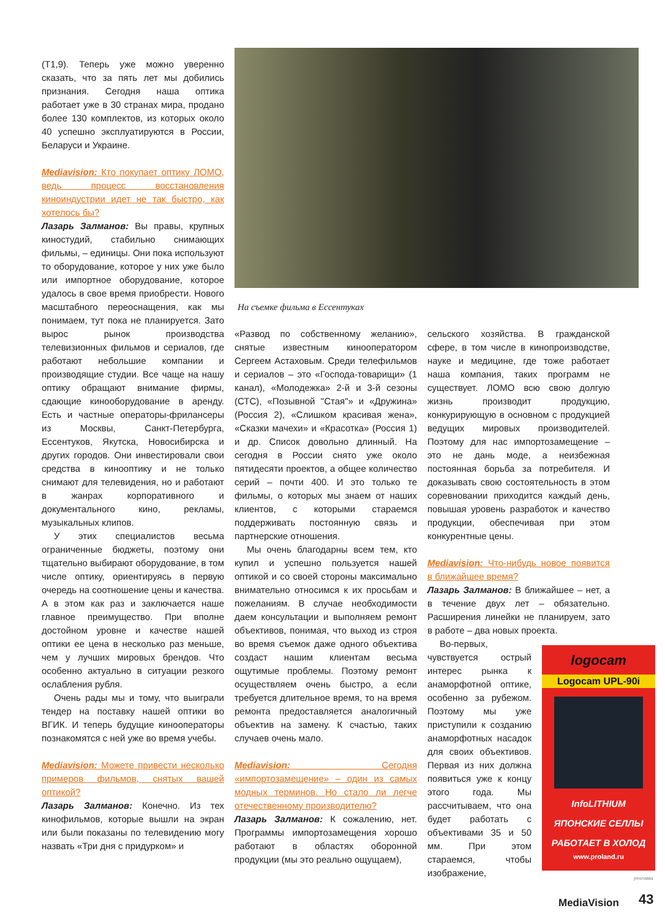(Т1,9). Теперь уже можно уверенно сказать, что за пять лет мы добились признания. Сегодня наша оптика работает уже в 30 странах мира, продано более 130 комплектов, из которых около 40 успешно эксплуатируются в России, Беларуси и Украине.
Mediavision: Кто покупает оптику ЛОМО, ведь процесс восстановления киноиндустрии идет не так быстро, как хотелось бы?
Лазарь Залманов: Вы правы, крупных киностудий, стабильно снимающих фильмы, – единицы. Они пока используют то оборудование, которое у них уже было или импортное оборудование, которое удалось в свое время приобрести. Нового масштабного переоснащения, как мы понимаем, тут пока не планируется. Зато вырос рынок производства телевизионных фильмов и сериалов, где работают небольшие компании и производящие студии. Все чаще на нашу оптику обращают внимание фирмы, сдающие кинооборудование в аренду. Есть и частные операторы-фрилансеры из Москвы, Санкт-Петербурга, Ессентуков, Якутска, Новосибирска и других городов. Они инвестировали свои средства в кинооптику и не только снимают для телевидения, но и работают в жанрах корпоративного и документального кино, рекламы, музыкальных клипов.
У этих специалистов весьма ограниченные бюджеты, поэтому они тщательно выбирают оборудование, в том числе оптику, ориентируясь в первую очередь на соотношение цены и качества. А в этом как раз и заключается наше главное преимущество. При вполне достойном уровне и качестве нашей оптики ее цена в несколько раз меньше, чем у лучших мировых брендов. Что особенно актуально в ситуации резкого ослабления рубля.
Очень рады мы и тому, что выиграли тендер на поставку нашей оптики во ВГИК. И теперь будущие кинооператоры познакомятся с ней уже во время учебы.
Mediavision: Можете привести несколько примеров фильмов, снятых вашей оптикой?
Лазарь Залманов: Конечно. Из тех кинофильмов, которые вышли на экран или были показаны по телевидению могу назвать «Три дня с придурком» и
На съемке фильма в Ессентуках
«Развод по собственному желанию», снятые известным кинооператором Сергеем Астаховым. Среди телефильмов и сериалов – это «Господа-товарищи» (1 канал), «Молодежка» 2-й и 3-й сезоны (СТС), «Позывной ''Стая"» и «Дружина» (Россия 2), «Слишком красивая жена», «Сказки мачехи» и «Красотка» (Россия 1) и др. Список довольно длинный. На сегодня в России снято уже около пятидесяти проектов, а общее количество серий – почти 400. И это только те фильмы, о которых мы знаем от наших клиентов, с которыми стараемся поддерживать постоянную связь и партнерские отношения.
Мы очень благодарны всем тем, кто купил и успешно пользуется нашей оптикой и со своей стороны максимально внимательно относимся к их просьбам и пожеланиям. В случае необходимости даем консультации и выполняем ремонт объективов, понимая, что выход из строя во время съемок даже одного объектива создаст нашим клиентам весьма ощутимые проблемы. Поэтому ремонт осуществляем очень быстро, а если требуется длительное время, то на время ремонта предоставляется аналогичный объектив на замену. К счастью, таких случаев очень мало.
Mediavision: Сегодня «импортозамещение» – один из самых модных терминов. Но стало ли легче отечественному производителю?
Лазарь Залманов: К сожалению, нет. Программы импортозамещения хорошо работают в областях оборонной продукции (мы это реально ощущаем),
сельского хозяйства. В гражданской сфере, в том числе в кинопроизводстве, науке и медицине, где тоже работает наша компания, таких программ не существует. ЛОМО всю свою долгую жизнь производит продукцию, конкурирующую в основном с продукцией ведущих мировых производителей. Поэтому для нас импортозамещение – это не дань моде, а неизбежная постоянная борьба за потребителя. И доказывать свою состоятельность в этом соревновании приходится каждый день, повышая уровень разработок и качество продукции, обеспечивая при этом конкурентные цены.
Mediavision: Что-нибудь новое появится в ближайшее время?
Лазарь Залманов: В ближайшее – нет, а в течение двух лет – обязательно. Расширения линейки не планируем, зато в работе – два новых проекта.
Во-первых, чувствуется острый интерес рынка к анаморфотной оптике, особенно за рубежом. Поэтому мы уже приступили к созданию анаморфотных насадок для своих объективов. Первая из них должна появиться уже к концу этого года. Мы рассчитываем, что она будет работать с объективами 35 и 50 мм. При этом стараемся, чтобы изображение,
logocam
Logocam UPL-90i
InfoLITHIUM
ЯПОНСКИЕ СЕЛЛЫ
РАБОТАЕТ В ХОЛОД
www.proland.ru
реклама
MediaVision 43